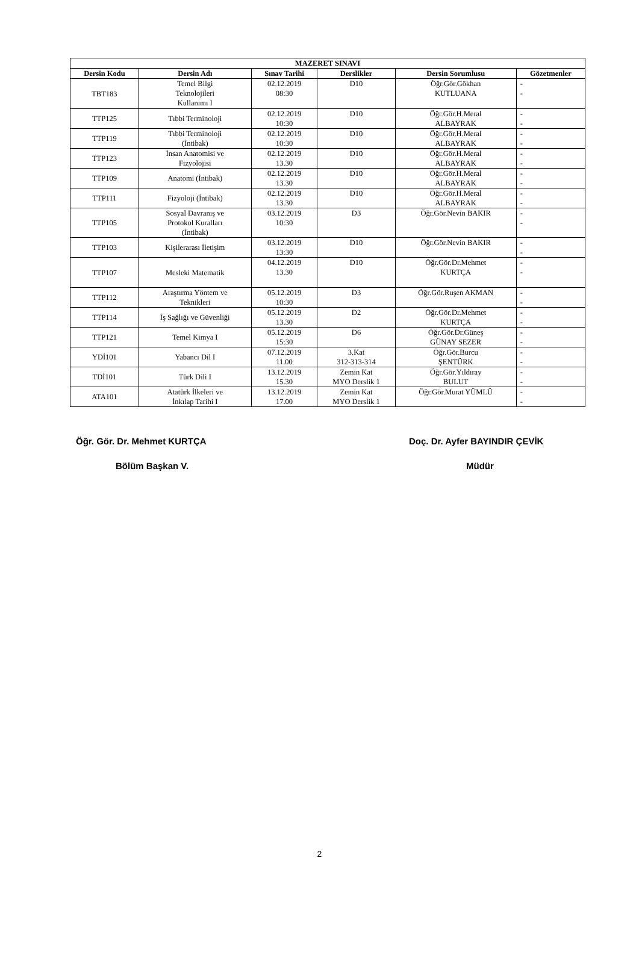| MAZERET SINAVI | | | | | |
| --- | --- | --- | --- | --- | --- |
| Dersin Kodu | Dersin Adı | Sınav Tarihi | Derslikler | Dersin Sorumlusu | Gözetmenler |
| TBT183 | Temel Bilgi Teknolojileri Kullanımı I | 02.12.2019 08:30 | D10 | Öğr.Gör.Gökhan KUTLUANA | - - |
| TTP125 | Tıbbi Terminoloji | 02.12.2019 10:30 | D10 | Öğr.Gör.H.Meral ALBAYRAK | - - |
| TTP119 | Tıbbi Terminoloji (İntibak) | 02.12.2019 10:30 | D10 | Öğr.Gör.H.Meral ALBAYRAK | - - |
| TTP123 | İnsan Anatomisi ve Fizyolojisi | 02.12.2019 13.30 | D10 | Öğr.Gör.H.Meral ALBAYRAK | - - |
| TTP109 | Anatomi (İntibak) | 02.12.2019 13.30 | D10 | Öğr.Gör.H.Meral ALBAYRAK | - - |
| TTP111 | Fizyoloji (İntibak) | 02.12.2019 13.30 | D10 | Öğr.Gör.H.Meral ALBAYRAK | - - |
| TTP105 | Sosyal Davranış ve Protokol Kuralları (İntibak) | 03.12.2019 10:30 | D3 | Öğr.Gör.Nevin BAKIR | - - |
| TTP103 | Kişilerarası İletişim | 03.12.2019 13:30 | D10 | Öğr.Gör.Nevin BAKIR | - - |
| TTP107 | Mesleki Matematik | 04.12.2019 13.30 | D10 | Öğr.Gör.Dr.Mehmet KURTÇA | - - |
| TTP112 | Araştırma Yöntem ve Teknikleri | 05.12.2019 10:30 | D3 | Öğr.Gör.Ruşen AKMAN | - - |
| TTP114 | İş Sağlığı ve Güvenliği | 05.12.2019 13.30 | D2 | Öğr.Gör.Dr.Mehmet KURTÇA | - - |
| TTP121 | Temel Kimya I | 05.12.2019 15:30 | D6 | Öğr.Gör.Dr.Güneş GÜNAY SEZER | - - |
| YDİ101 | Yabancı Dil I | 07.12.2019 11.00 | 3.Kat 312-313-314 | Öğr.Gör.Burcu ŞENTÜRK | - - |
| TDİ101 | Türk Dili I | 13.12.2019 15.30 | Zemin Kat MYO Derslik 1 | Öğr.Gör.Yıldıray BULUT | - - |
| ATA101 | Atatürk İlkeleri ve İnkılap Tarihi I | 13.12.2019 17.00 | Zemin Kat MYO Derslik 1 | Öğr.Gör.Murat YÜMLÜ | - - |
Öğr. Gör. Dr. Mehmet KURTÇA Doç. Dr. Ayfer BAYINDIR ÇEVİK
Bölüm Başkan V. Müdür
2